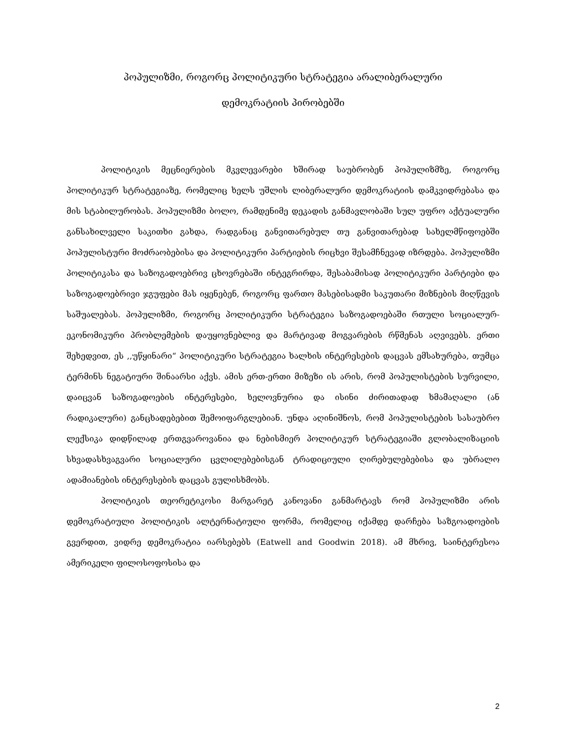პოპულიზმი, როგორც პოლიტიკური სტრატეგია არალიბერალური
დემოკრატიის პირობებში
პოლიტიკის მეცნიერების მკვლევარები ხშირად საუბრობენ პოპულიზმზე, როგორც პოლიტიკურ სტრატეგიაზე, რომელიც ხელს უშლის ლიბერალური დემოკრატიის დამკვიდრებასა და მის სტაბილურობას. პოპულიზმი ბოლო, რამდენიმე დეკადის განმავლობაში სულ უფრო აქტუალური განსახილველი საკითხი გახდა, რადგანაც განვითარებულ თუ განვითარებად სახელმწიფოებში პოპულისტური მოძრაობებისა და პოლიტიკური პარტიების რიცხვი შესამჩნევად იზრდება. პოპულიზმი პოლიტიკასა და საზოგადოებრივ ცხოვრებაში ინტეგრირდა, შესაბამისად პოლიტიკური პარტიები და საზოგადოებრივი ჯგუფები მას იყენებენ, როგორც ფართო მასებისადმი საკუთარი მიზნების მიღწევის საშუალებას. პოპულიზმი, როგორც პოლიტიკური სტრატეგია საზოგადოებაში რთული სოციალურ-ეკონომიკური პრობლემების დაუყოვნებლივ და მარტივად მოგვარების რწმენას აღვივებს. ერთი შეხედვით, ეს ,,უწყინარი“ პოლიტიკური სტრატეგია ხალხის ინტერესების დაცვას ემსახურება, თუმცა ტერმინს ნეგატიური შინაარსი აქვს. ამის ერთ-ერთი მიზეზი ის არის, რომ პოპულისტების სურვილი, დაიცვან საზოგადოების ინტერესები, ხელოვნურია და ისინი ძირითადად ხმამაღალი (ან რადიკალური) განცხადებებით შემოიფარგლებიან. უნდა აღინიშნოს, რომ პოპულისტების სასაუბრო ლექსიკა დიდწილად ერთგვაროვანია და ნებისმიერ პოლიტიკურ სტრატეგიაში გლობალიზაციის სხვადასხვაგვარი სოციალური ცვლილებებისგან ტრადიციული ღირებულებებისა და უბრალო ადამიანების ინტერესების დაცვას გულისხმობს.
პოლიტიკის თეორეტიკოსი მარგარეტ კანოვანი განმარტავს რომ პოპულიზმი არის დემოკრატიული პოლიტიკის ალტერნატიული ფორმა, რომელიც იქამდე დარჩება საზგოადოების გვერდით, ვიდრე დემოკრატია იარსებებს (Eatwell and Goodwin 2018). ამ მხრივ, საინტერესოა ამერიკელი ფილოსოფოსისა და
2